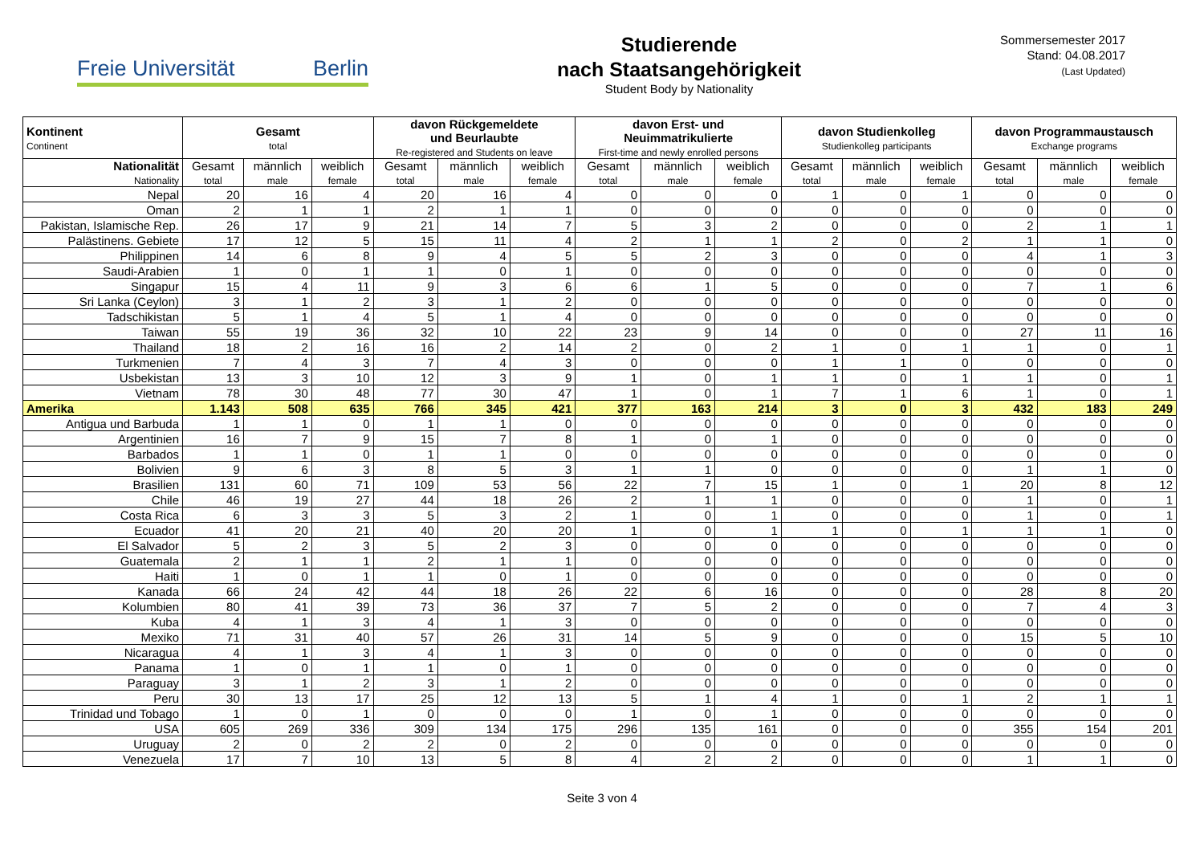Freie Universität Berlin
Studierende
nach Staatsangehörigkeit
Student Body by Nationality
Sommersemester 2017
Stand: 04.08.2017
(Last Updated)
| Kontinent Continent | Gesamt total | | | davon Rückgemeldete und Beurlaubte Re-registered and Students on leave | | | davon Erst- und Neuimmatrikulierte First-time and newly enrolled persons | | | davon Studienkolleg Studienkolleg participants | | | davon Programmaustausch Exchange programs | | |
| --- | --- | --- | --- | --- | --- | --- | --- | --- | --- | --- | --- | --- | --- | --- | --- |
| Nationalität Nationality | Gesamt total | männlich male | weiblich female | Gesamt total | männlich male | weiblich female | Gesamt total | männlich male | weiblich female | Gesamt total | männlich male | weiblich female | Gesamt total | männlich male | weiblich female |
| Nepal | 20 | 16 | 4 | 20 | 16 | 4 | 0 | 0 | 0 | 1 | 0 | 1 | 0 | 0 | 0 |
| Oman | 2 | 1 | 1 | 2 | 1 | 1 | 0 | 0 | 0 | 0 | 0 | 0 | 0 | 0 | 0 |
| Pakistan, Islamische Rep. | 26 | 17 | 9 | 21 | 14 | 7 | 5 | 3 | 2 | 0 | 0 | 0 | 2 | 1 | 1 |
| Palästinens. Gebiete | 17 | 12 | 5 | 15 | 11 | 4 | 2 | 1 | 1 | 2 | 0 | 2 | 1 | 1 | 0 |
| Philippinen | 14 | 6 | 8 | 9 | 4 | 5 | 5 | 2 | 3 | 0 | 0 | 0 | 4 | 1 | 3 |
| Saudi-Arabien | 1 | 0 | 1 | 1 | 0 | 1 | 0 | 0 | 0 | 0 | 0 | 0 | 0 | 0 | 0 |
| Singapur | 15 | 4 | 11 | 9 | 3 | 6 | 6 | 1 | 5 | 0 | 0 | 0 | 7 | 1 | 6 |
| Sri Lanka (Ceylon) | 3 | 1 | 2 | 3 | 1 | 2 | 0 | 0 | 0 | 0 | 0 | 0 | 0 | 0 | 0 |
| Tadschikistan | 5 | 1 | 4 | 5 | 1 | 4 | 0 | 0 | 0 | 0 | 0 | 0 | 0 | 0 | 0 |
| Taiwan | 55 | 19 | 36 | 32 | 10 | 22 | 23 | 9 | 14 | 0 | 0 | 0 | 27 | 11 | 16 |
| Thailand | 18 | 2 | 16 | 16 | 2 | 14 | 2 | 0 | 2 | 1 | 0 | 1 | 1 | 0 | 1 |
| Turkmenien | 7 | 4 | 3 | 7 | 4 | 3 | 0 | 0 | 0 | 1 | 1 | 0 | 0 | 0 | 0 |
| Usbekistan | 13 | 3 | 10 | 12 | 3 | 9 | 1 | 0 | 1 | 1 | 0 | 1 | 1 | 0 | 1 |
| Vietnam | 78 | 30 | 48 | 77 | 30 | 47 | 1 | 0 | 1 | 7 | 1 | 6 | 1 | 0 | 1 |
| Amerika | 1.143 | 508 | 635 | 766 | 345 | 421 | 377 | 163 | 214 | 3 | 0 | 3 | 432 | 183 | 249 |
| Antigua und Barbuda | 1 | 1 | 0 | 1 | 1 | 0 | 0 | 0 | 0 | 0 | 0 | 0 | 0 | 0 | 0 |
| Argentinien | 16 | 7 | 9 | 15 | 7 | 8 | 1 | 0 | 1 | 0 | 0 | 0 | 0 | 0 | 0 |
| Barbados | 1 | 1 | 0 | 1 | 1 | 0 | 0 | 0 | 0 | 0 | 0 | 0 | 0 | 0 | 0 |
| Bolivien | 9 | 6 | 3 | 8 | 5 | 3 | 1 | 1 | 0 | 0 | 0 | 0 | 1 | 1 | 0 |
| Brasilien | 131 | 60 | 71 | 109 | 53 | 56 | 22 | 7 | 15 | 1 | 0 | 1 | 20 | 8 | 12 |
| Chile | 46 | 19 | 27 | 44 | 18 | 26 | 2 | 1 | 1 | 0 | 0 | 0 | 1 | 0 | 1 |
| Costa Rica | 6 | 3 | 3 | 5 | 3 | 2 | 1 | 0 | 1 | 0 | 0 | 0 | 1 | 0 | 1 |
| Ecuador | 41 | 20 | 21 | 40 | 20 | 20 | 1 | 0 | 1 | 1 | 0 | 1 | 1 | 1 | 0 |
| El Salvador | 5 | 2 | 3 | 5 | 2 | 3 | 0 | 0 | 0 | 0 | 0 | 0 | 0 | 0 | 0 |
| Guatemala | 2 | 1 | 1 | 2 | 1 | 1 | 0 | 0 | 0 | 0 | 0 | 0 | 0 | 0 | 0 |
| Haiti | 1 | 0 | 1 | 1 | 0 | 1 | 0 | 0 | 0 | 0 | 0 | 0 | 0 | 0 | 0 |
| Kanada | 66 | 24 | 42 | 44 | 18 | 26 | 22 | 6 | 16 | 0 | 0 | 0 | 28 | 8 | 20 |
| Kolumbien | 80 | 41 | 39 | 73 | 36 | 37 | 7 | 5 | 2 | 0 | 0 | 0 | 7 | 4 | 3 |
| Kuba | 4 | 1 | 3 | 4 | 1 | 3 | 0 | 0 | 0 | 0 | 0 | 0 | 0 | 0 | 0 |
| Mexiko | 71 | 31 | 40 | 57 | 26 | 31 | 14 | 5 | 9 | 0 | 0 | 0 | 15 | 5 | 10 |
| Nicaragua | 4 | 1 | 3 | 4 | 1 | 3 | 0 | 0 | 0 | 0 | 0 | 0 | 0 | 0 | 0 |
| Panama | 1 | 0 | 1 | 1 | 0 | 1 | 0 | 0 | 0 | 0 | 0 | 0 | 0 | 0 | 0 |
| Paraguay | 3 | 1 | 2 | 3 | 1 | 2 | 0 | 0 | 0 | 0 | 0 | 0 | 0 | 0 | 0 |
| Peru | 30 | 13 | 17 | 25 | 12 | 13 | 5 | 1 | 4 | 1 | 0 | 1 | 2 | 1 | 1 |
| Trinidad und Tobago | 1 | 0 | 1 | 0 | 0 | 0 | 1 | 0 | 1 | 0 | 0 | 0 | 0 | 0 | 0 |
| USA | 605 | 269 | 336 | 309 | 134 | 175 | 296 | 135 | 161 | 0 | 0 | 0 | 355 | 154 | 201 |
| Uruguay | 2 | 0 | 2 | 2 | 0 | 2 | 0 | 0 | 0 | 0 | 0 | 0 | 0 | 0 | 0 |
| Venezuela | 17 | 7 | 10 | 13 | 5 | 8 | 4 | 2 | 2 | 0 | 0 | 0 | 1 | 1 | 0 |
Seite 3 von 4